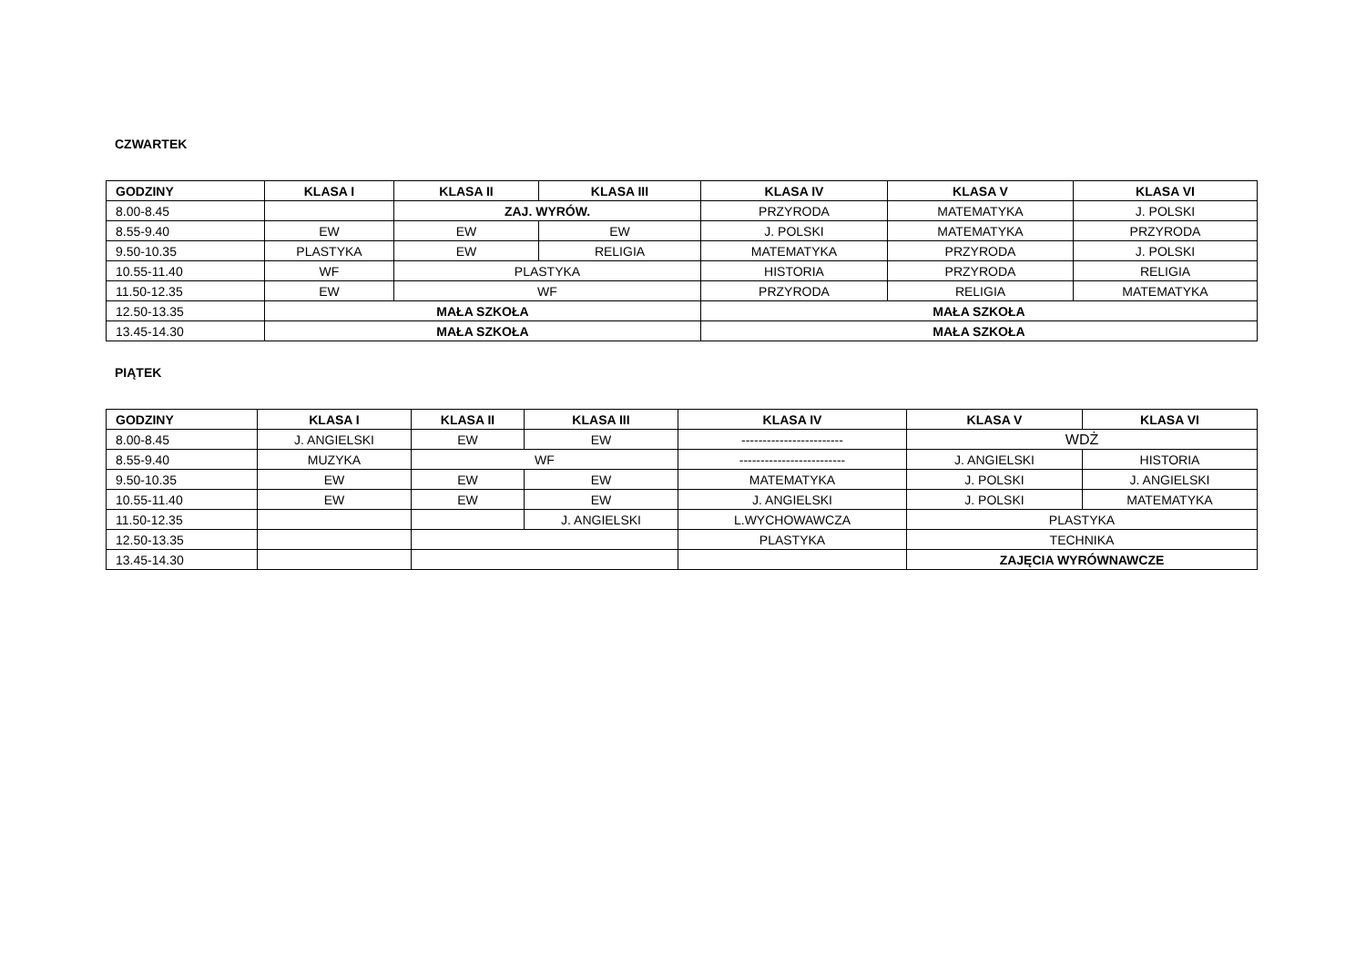CZWARTEK
| GODZINY | KLASA I | KLASA II | KLASA III | KLASA IV | KLASA V | KLASA VI |
| --- | --- | --- | --- | --- | --- | --- |
| 8.00-8.45 | | ZAJ. WYRÓW. | | PRZYRODA | MATEMATYKA | J. POLSKI |
| 8.55-9.40 | EW | EW | EW | J. POLSKI | MATEMATYKA | PRZYRODA |
| 9.50-10.35 | PLASTYKA | EW | RELIGIA | MATEMATYKA | PRZYRODA | J. POLSKI |
| 10.55-11.40 | WF | PLASTYKA | | HISTORIA | PRZYRODA | RELIGIA |
| 11.50-12.35 | EW | WF | | PRZYRODA | RELIGIA | MATEMATYKA |
| 12.50-13.35 | MAŁA SZKOŁA | | | MAŁA SZKOŁA | | |
| 13.45-14.30 | MAŁA SZKOŁA | | | MAŁA SZKOŁA | | |
PIĄTEK
| GODZINY | KLASA I | KLASA II | KLASA III | KLASA IV | KLASA V | KLASA VI |
| --- | --- | --- | --- | --- | --- | --- |
| 8.00-8.45 | J. ANGIELSKI | EW | EW | ------------------------ | WDŻ | |
| 8.55-9.40 | MUZYKA | WF | | ------------------------- | J. ANGIELSKI | HISTORIA |
| 9.50-10.35 | EW | EW | EW | MATEMATYKA | J. POLSKI | J. ANGIELSKI |
| 10.55-11.40 | EW | EW | EW | J. ANGIELSKI | J. POLSKI | MATEMATYKA |
| 11.50-12.35 | | | J. ANGIELSKI | L.WYCHOWAWCZA | PLASTYKA | |
| 12.50-13.35 | | | | PLASTYKA | TECHNIKA | |
| 13.45-14.30 | | | | | ZAJĘCIA WYRÓWNAWCZE | |